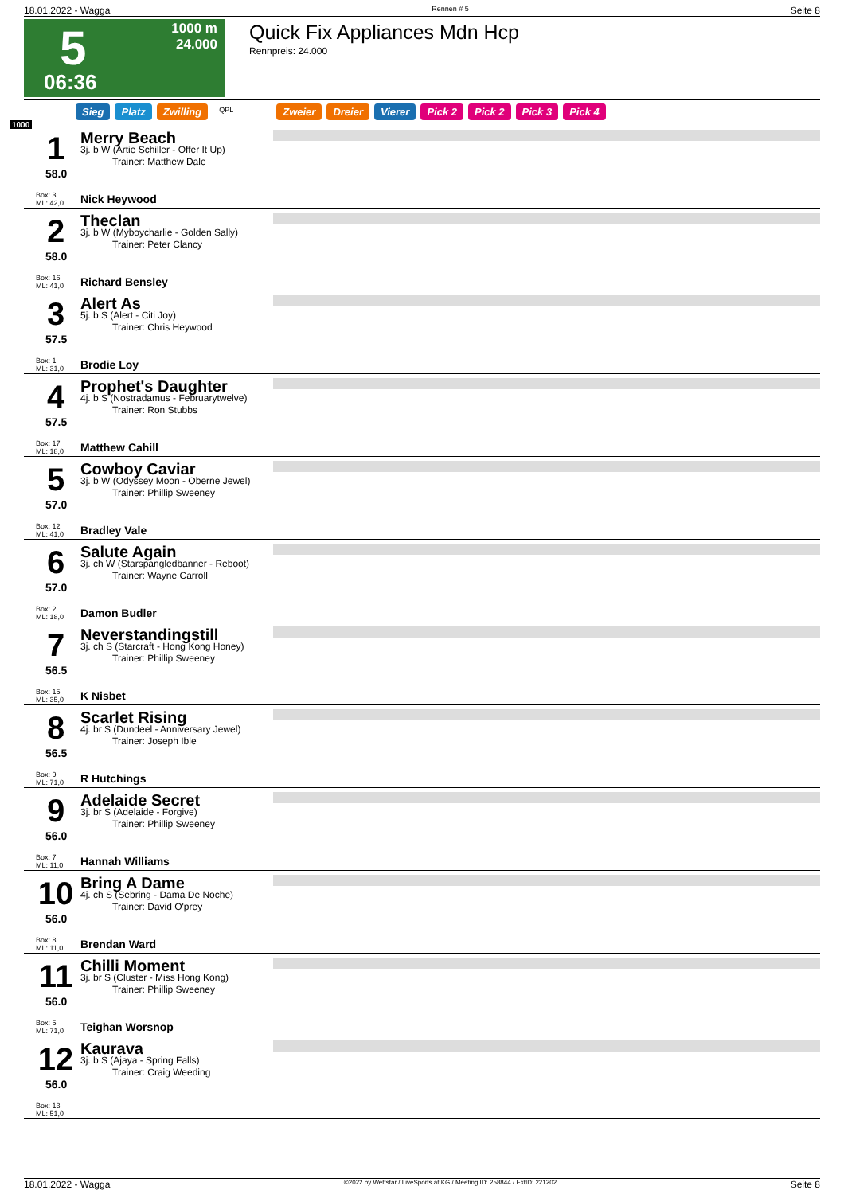18.01.2022 - Wagga Rennen # 5 Seite 8
5
06:36
1000 m
24.000
Quick Fix Appliances Mdn Hcp
Rennpreis: 24.000
Sieg Platz Zwilling QPL Zweier Dreier Vierer Pick 2 Pick 2 Pick 3 Pick 4
1000
1
58.0
Box: 3
ML: 42,0
Merry Beach
3j. b W (Artie Schiller - Offer It Up)
Trainer: Matthew Dale
Nick Heywood
2
58.0
Box: 16
ML: 41,0
Theclan
3j. b W (Myboycharlie - Golden Sally)
Trainer: Peter Clancy
Richard Bensley
3
57.5
Box: 1
ML: 31,0
Alert As
5j. b S (Alert - Citi Joy)
Trainer: Chris Heywood
Brodie Loy
4
57.5
Box: 17
ML: 18,0
Prophet's Daughter
4j. b S (Nostradamus - Februarytwelve)
Trainer: Ron Stubbs
Matthew Cahill
5
57.0
Box: 12
ML: 41,0
Cowboy Caviar
3j. b W (Odyssey Moon - Oberne Jewel)
Trainer: Phillip Sweeney
Bradley Vale
6
57.0
Box: 2
ML: 18,0
Salute Again
3j. ch W (Starspangledbanner - Reboot)
Trainer: Wayne Carroll
Damon Budler
7
56.5
Box: 15
ML: 35,0
Neverstandingstill
3j. ch S (Starcraft - Hong Kong Honey)
Trainer: Phillip Sweeney
K Nisbet
8
56.5
Box: 9
ML: 71,0
Scarlet Rising
4j. br S (Dundeel - Anniversary Jewel)
Trainer: Joseph Ible
R Hutchings
9
56.0
Box: 7
ML: 11,0
Adelaide Secret
3j. br S (Adelaide - Forgive)
Trainer: Phillip Sweeney
Hannah Williams
10
56.0
Box: 8
ML: 11,0
Bring A Dame
4j. ch S (Sebring - Dama De Noche)
Trainer: David O'prey
Brendan Ward
11
56.0
Box: 5
ML: 71,0
Chilli Moment
3j. br S (Cluster - Miss Hong Kong)
Trainer: Phillip Sweeney
Teighan Worsnop
12
56.0
Box: 13
ML: 51,0
Kaurava
3j. b S (Ajaya - Spring Falls)
Trainer: Craig Weeding
18.01.2022 - Wagga ©2022 by Wettstar / LiveSports.at KG / Meeting ID: 258844 / ExtID: 221202 Seite 8